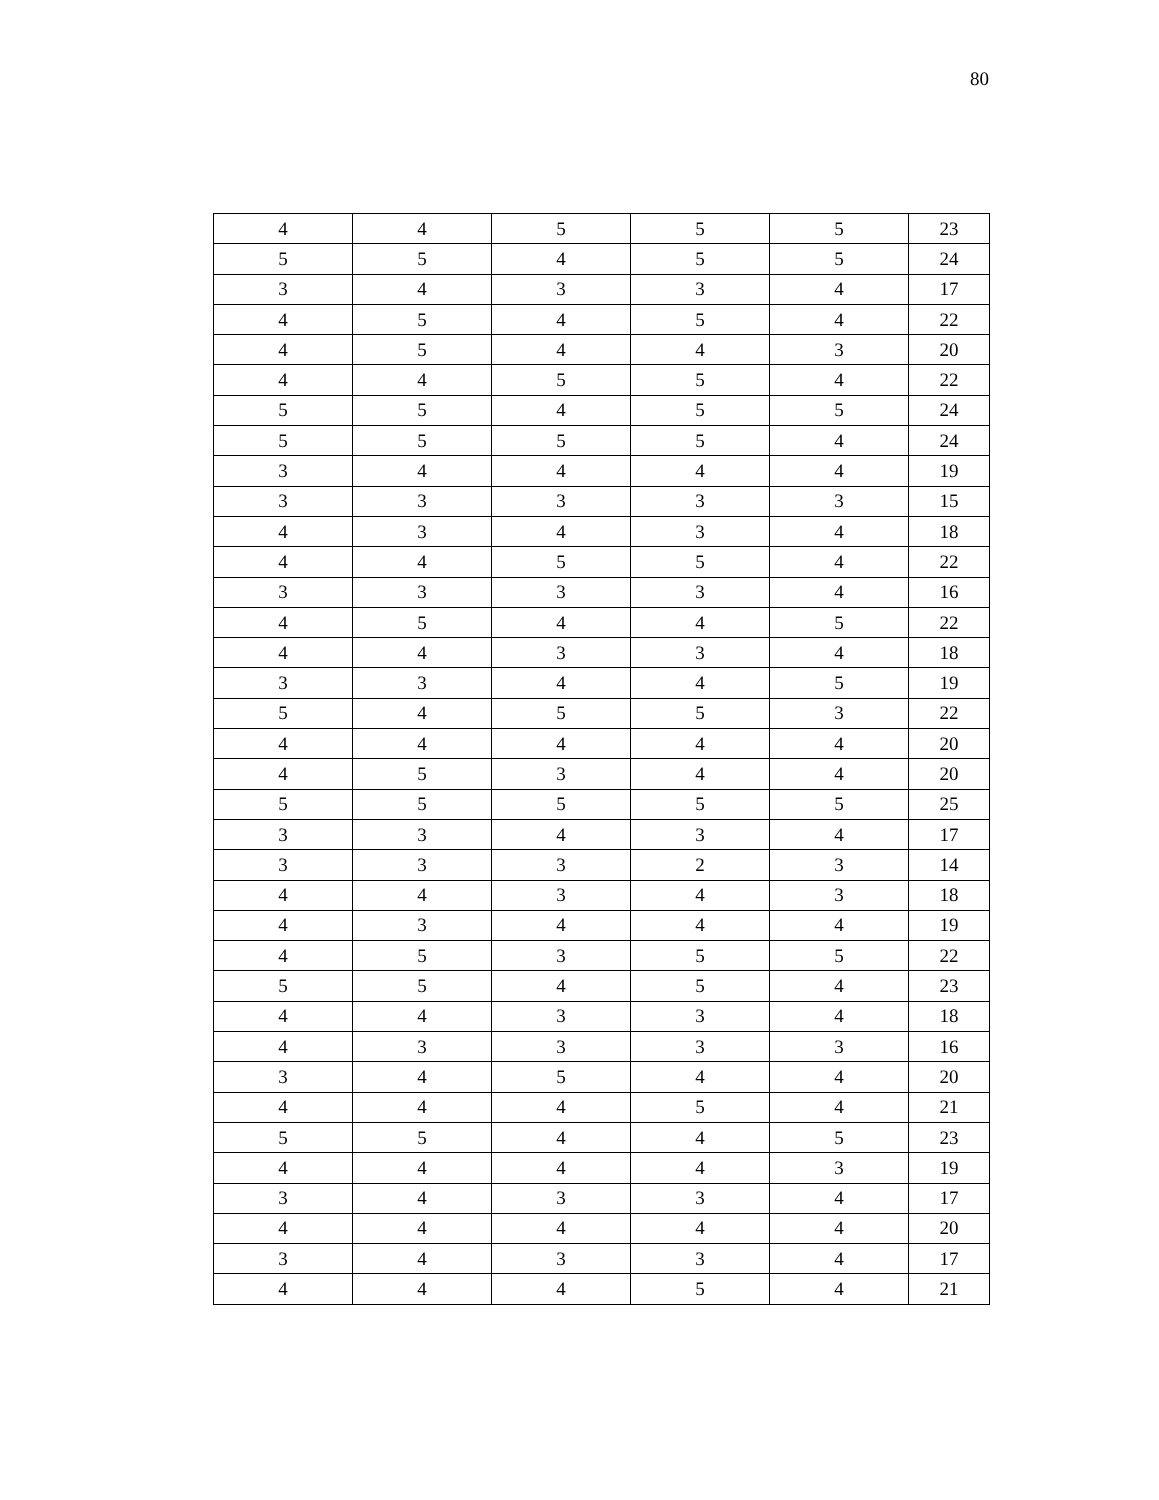80
| 4 | 4 | 5 | 5 | 5 | 23 |
| 5 | 5 | 4 | 5 | 5 | 24 |
| 3 | 4 | 3 | 3 | 4 | 17 |
| 4 | 5 | 4 | 5 | 4 | 22 |
| 4 | 5 | 4 | 4 | 3 | 20 |
| 4 | 4 | 5 | 5 | 4 | 22 |
| 5 | 5 | 4 | 5 | 5 | 24 |
| 5 | 5 | 5 | 5 | 4 | 24 |
| 3 | 4 | 4 | 4 | 4 | 19 |
| 3 | 3 | 3 | 3 | 3 | 15 |
| 4 | 3 | 4 | 3 | 4 | 18 |
| 4 | 4 | 5 | 5 | 4 | 22 |
| 3 | 3 | 3 | 3 | 4 | 16 |
| 4 | 5 | 4 | 4 | 5 | 22 |
| 4 | 4 | 3 | 3 | 4 | 18 |
| 3 | 3 | 4 | 4 | 5 | 19 |
| 5 | 4 | 5 | 5 | 3 | 22 |
| 4 | 4 | 4 | 4 | 4 | 20 |
| 4 | 5 | 3 | 4 | 4 | 20 |
| 5 | 5 | 5 | 5 | 5 | 25 |
| 3 | 3 | 4 | 3 | 4 | 17 |
| 3 | 3 | 3 | 2 | 3 | 14 |
| 4 | 4 | 3 | 4 | 3 | 18 |
| 4 | 3 | 4 | 4 | 4 | 19 |
| 4 | 5 | 3 | 5 | 5 | 22 |
| 5 | 5 | 4 | 5 | 4 | 23 |
| 4 | 4 | 3 | 3 | 4 | 18 |
| 4 | 3 | 3 | 3 | 3 | 16 |
| 3 | 4 | 5 | 4 | 4 | 20 |
| 4 | 4 | 4 | 5 | 4 | 21 |
| 5 | 5 | 4 | 4 | 5 | 23 |
| 4 | 4 | 4 | 4 | 3 | 19 |
| 3 | 4 | 3 | 3 | 4 | 17 |
| 4 | 4 | 4 | 4 | 4 | 20 |
| 3 | 4 | 3 | 3 | 4 | 17 |
| 4 | 4 | 4 | 5 | 4 | 21 |